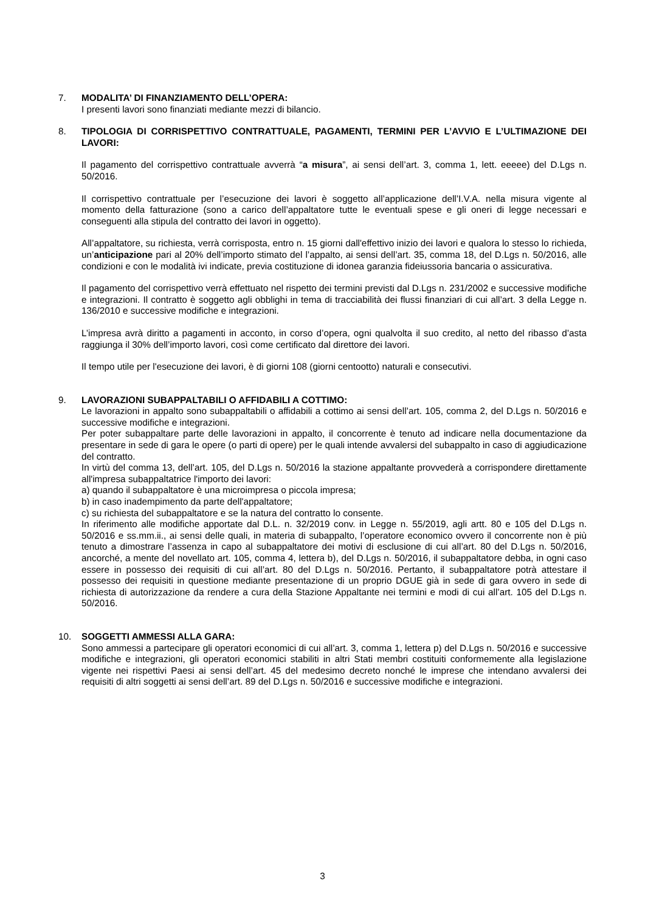7. MODALITA’ DI FINANZIAMENTO DELL’OPERA:
I presenti lavori sono finanziati mediante mezzi di bilancio.
8. TIPOLOGIA DI CORRISPETTIVO CONTRATTUALE, PAGAMENTI, TERMINI PER L’AVVIO E L’ULTIMAZIONE DEI LAVORI:
Il pagamento del corrispettivo contrattuale avverrà “a misura”, ai sensi dell’art. 3, comma 1, lett. eeeee) del D.Lgs n. 50/2016.
Il corrispettivo contrattuale per l’esecuzione dei lavori è soggetto all’applicazione dell’I.V.A. nella misura vigente al momento della fatturazione (sono a carico dell’appaltatore tutte le eventuali spese e gli oneri di legge necessari e conseguenti alla stipula del contratto dei lavori in oggetto).
All’appaltatore, su richiesta, verrà corrisposta, entro n. 15 giorni dall'effettivo inizio dei lavori e qualora lo stesso lo richieda, un’anticipazione pari al 20% dell’importo stimato del l’appalto, ai sensi dell’art. 35, comma 18, del D.Lgs n. 50/2016, alle condizioni e con le modalità ivi indicate, previa costituzione di idonea garanzia fideiussoria bancaria o assicurativa.
Il pagamento del corrispettivo verrà effettuato nel rispetto dei termini previsti dal D.Lgs n. 231/2002 e successive modifiche e integrazioni. Il contratto è soggetto agli obblighi in tema di tracciabilità dei flussi finanziari di cui all’art. 3 della Legge n. 136/2010 e successive modifiche e integrazioni.
L’impresa avrà diritto a pagamenti in acconto, in corso d’opera, ogni qualvolta il suo credito, al netto del ribasso d’asta raggiunga il 30% dell’importo lavori, così come certificato dal direttore dei lavori.
Il tempo utile per l'esecuzione dei lavori, è di giorni 108 (giorni centootto) naturali e consecutivi.
9. LAVORAZIONI SUBAPPALTABILI O AFFIDABILI A COTTIMO:
Le lavorazioni in appalto sono subappaltabili o affidabili a cottimo ai sensi dell’art. 105, comma 2, del D.Lgs n. 50/2016 e successive modifiche e integrazioni.
Per poter subappaltare parte delle lavorazioni in appalto, il concorrente è tenuto ad indicare nella documentazione da presentare in sede di gara le opere (o parti di opere) per le quali intende avvalersi del subappalto in caso di aggiudicazione del contratto.
In virtù del comma 13, dell’art. 105, del D.Lgs n. 50/2016 la stazione appaltante provvederà a corrispondere direttamente all'impresa subappaltatrice l'importo dei lavori:
a) quando il subappaltatore è una microimpresa o piccola impresa;
b) in caso inadempimento da parte dell'appaltatore;
c) su richiesta del subappaltatore e se la natura del contratto lo consente.
In riferimento alle modifiche apportate dal D.L. n. 32/2019 conv. in Legge n. 55/2019, agli artt. 80 e 105 del D.Lgs n. 50/2016 e ss.mm.ii., ai sensi delle quali, in materia di subappalto, l’operatore economico ovvero il concorrente non è più tenuto a dimostrare l’assenza in capo al subappaltatore dei motivi di esclusione di cui all’art. 80 del D.Lgs n. 50/2016, ancorché, a mente del novellato art. 105, comma 4, lettera b), del D.Lgs n. 50/2016, il subappaltatore debba, in ogni caso essere in possesso dei requisiti di cui all’art. 80 del D.Lgs n. 50/2016. Pertanto, il subappaltatore potrà attestare il possesso dei requisiti in questione mediante presentazione di un proprio DGUE già in sede di gara ovvero in sede di richiesta di autorizzazione da rendere a cura della Stazione Appaltante nei termini e modi di cui all’art. 105 del D.Lgs n. 50/2016.
10. SOGGETTI AMMESSI ALLA GARA:
Sono ammessi a partecipare gli operatori economici di cui all’art. 3, comma 1, lettera p) del D.Lgs n. 50/2016 e successive modifiche e integrazioni, gli operatori economici stabiliti in altri Stati membri costituiti conformemente alla legislazione vigente nei rispettivi Paesi ai sensi dell’art. 45 del medesimo decreto nonché le imprese che intendano avvalersi dei requisiti di altri soggetti ai sensi dell’art. 89 del D.Lgs n. 50/2016 e successive modifiche e integrazioni.
3